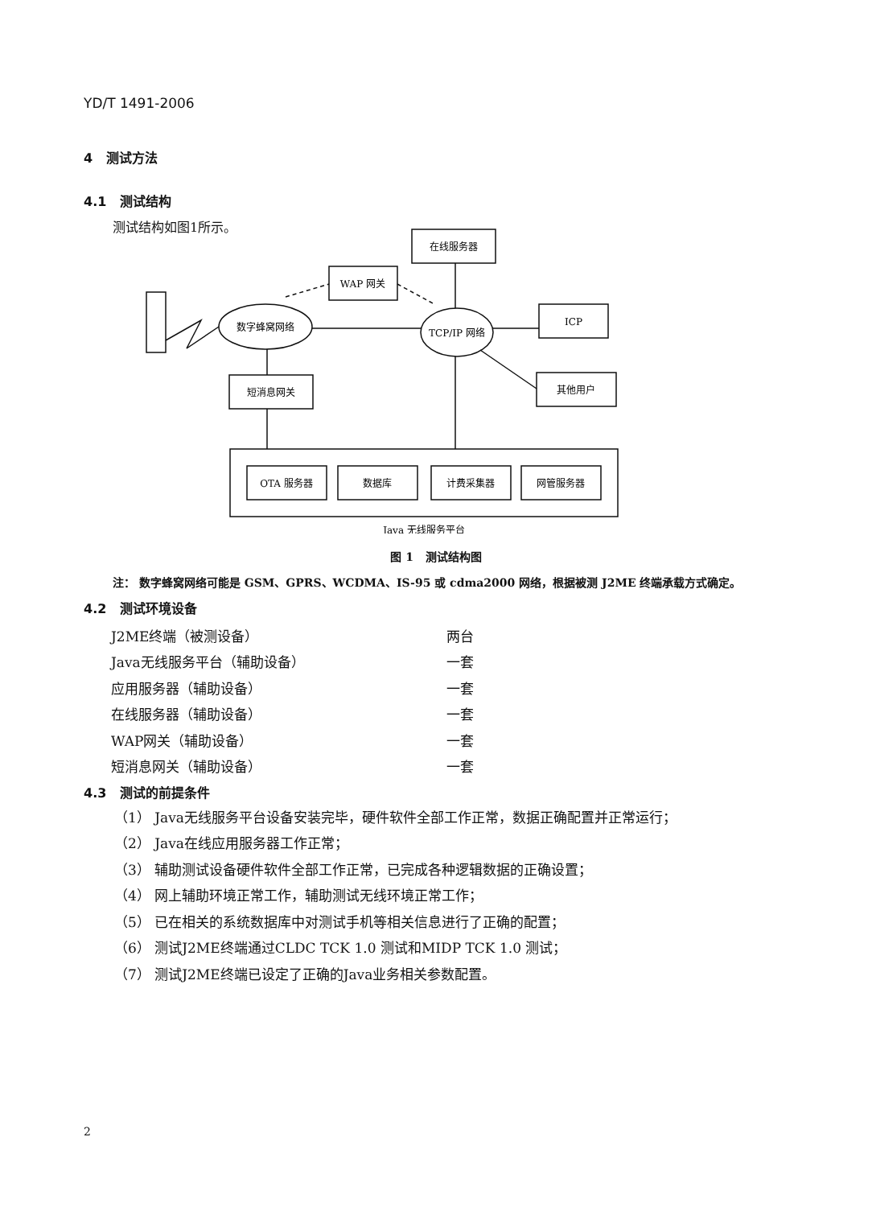YD/T 1491-2006
4 测试方法
4.1 测试结构
测试结构如图1所示。
在线服务器
WAP 网关
数字蜂窝网络
TCP/IP 网络
ICP
短消息网关
其他用户
OTA 服务器
数据库
计费采集器
网管服务器
Java 无线服务平台
图 1 测试结构图
注： 数字蜂窝网络可能是 GSM、GPRS、WCDMA、IS-95 或 cdma2000 网络，根据被测 J2ME 终端承载方式确定。
4.2 测试环境设备
J2ME终端（被测设备） 两台
Java无线服务平台（辅助设备） 一套
应用服务器（辅助设备） 一套
在线服务器（辅助设备） 一套
WAP网关（辅助设备） 一套
短消息网关（辅助设备） 一套
4.3 测试的前提条件
（1） Java无线服务平台设备安装完毕，硬件软件全部工作正常，数据正确配置并正常运行；
（2） Java在线应用服务器工作正常；
（3） 辅助测试设备硬件软件全部工作正常，已完成各种逻辑数据的正确设置；
（4） 网上辅助环境正常工作，辅助测试无线环境正常工作；
（5） 已在相关的系统数据库中对测试手机等相关信息进行了正确的配置；
（6） 测试J2ME终端通过CLDC TCK 1.0 测试和MIDP TCK 1.0 测试；
（7） 测试J2ME终端已设定了正确的Java业务相关参数配置。
2